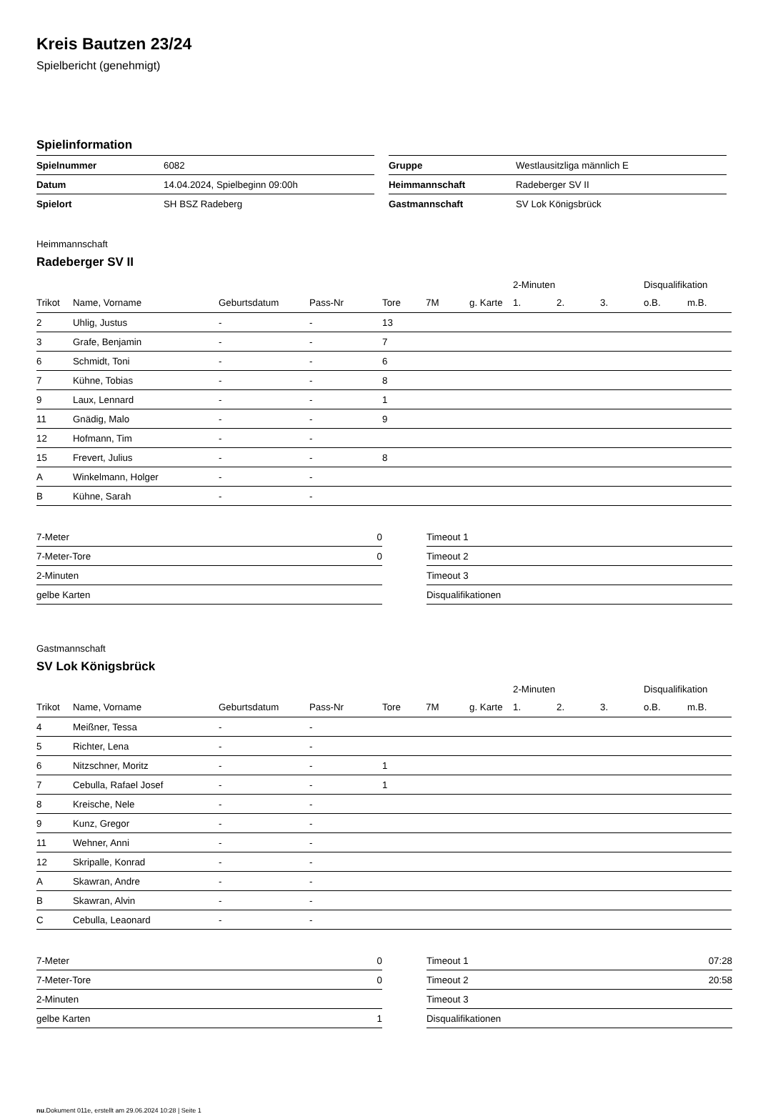Kreis Bautzen 23/24
Spielbericht (genehmigt)
Spielinformation
| Spielnummer | 6082 |
| Datum | 14.04.2024, Spielbeginn 09:00h |
| Spielort | SH BSZ Radeberg |
| Gruppe | Westlausitzliga männlich E |
| Heimmannschaft | Radeberger SV II |
| Gastmannschaft | SV Lok Königsbrück |
Heimmannschaft
Radeberger SV II
| | | | | | | | 2-Minuten | | | Disqualifikation | |
| --- | --- | --- | --- | --- | --- | --- | --- | --- | --- | --- | --- |
| Trikot | Name, Vorname | Geburtsdatum | Pass-Nr | Tore | 7M | g. Karte | 1. | 2. | 3. | o.B. | m.B. |
| 2 | Uhlig, Justus | - | - | 13 | | | | | | | |
| 3 | Grafe, Benjamin | - | - | 7 | | | | | | | |
| 6 | Schmidt, Toni | - | - | 6 | | | | | | | |
| 7 | Kühne, Tobias | - | - | 8 | | | | | | | |
| 9 | Laux, Lennard | - | - | 1 | | | | | | | |
| 11 | Gnädig, Malo | - | - | 9 | | | | | | | |
| 12 | Hofmann, Tim | - | - | | | | | | | | |
| 15 | Frevert, Julius | - | - | 8 | | | | | | | |
| A | Winkelmann, Holger | - | - | | | | | | | | |
| B | Kühne, Sarah | - | - | | | | | | | | |
| 7-Meter | 0 |
| 7-Meter-Tore | 0 |
| 2-Minuten | |
| gelbe Karten | |
| Timeout 1 | |
| Timeout 2 | |
| Timeout 3 | |
| Disqualifikationen | |
Gastmannschaft
SV Lok Königsbrück
| | | | | | | | 2-Minuten | | | Disqualifikation | |
| --- | --- | --- | --- | --- | --- | --- | --- | --- | --- | --- | --- |
| Trikot | Name, Vorname | Geburtsdatum | Pass-Nr | Tore | 7M | g. Karte | 1. | 2. | 3. | o.B. | m.B. |
| 4 | Meißner, Tessa | - | - | | | | | | | | |
| 5 | Richter, Lena | - | - | | | | | | | | |
| 6 | Nitzschner, Moritz | - | - | 1 | | | | | | | |
| 7 | Cebulla, Rafael Josef | - | - | 1 | | | | | | | |
| 8 | Kreische, Nele | - | - | | | | | | | | |
| 9 | Kunz, Gregor | - | - | | | | | | | | |
| 11 | Wehner, Anni | - | - | | | | | | | | |
| 12 | Skripalle, Konrad | - | - | | | | | | | | |
| A | Skawran, Andre | - | - | | | | | | | | |
| B | Skawran, Alvin | - | - | | | | | | | | |
| C | Cebulla, Leaonard | - | - | | | | | | | | |
| 7-Meter | 0 |
| 7-Meter-Tore | 0 |
| 2-Minuten | |
| gelbe Karten | 1 |
| Timeout 1 | 07:28 |
| Timeout 2 | 20:58 |
| Timeout 3 | |
| Disqualifikationen | |
nu.Dokument 011e, erstellt am 29.06.2024 10:28 | Seite 1